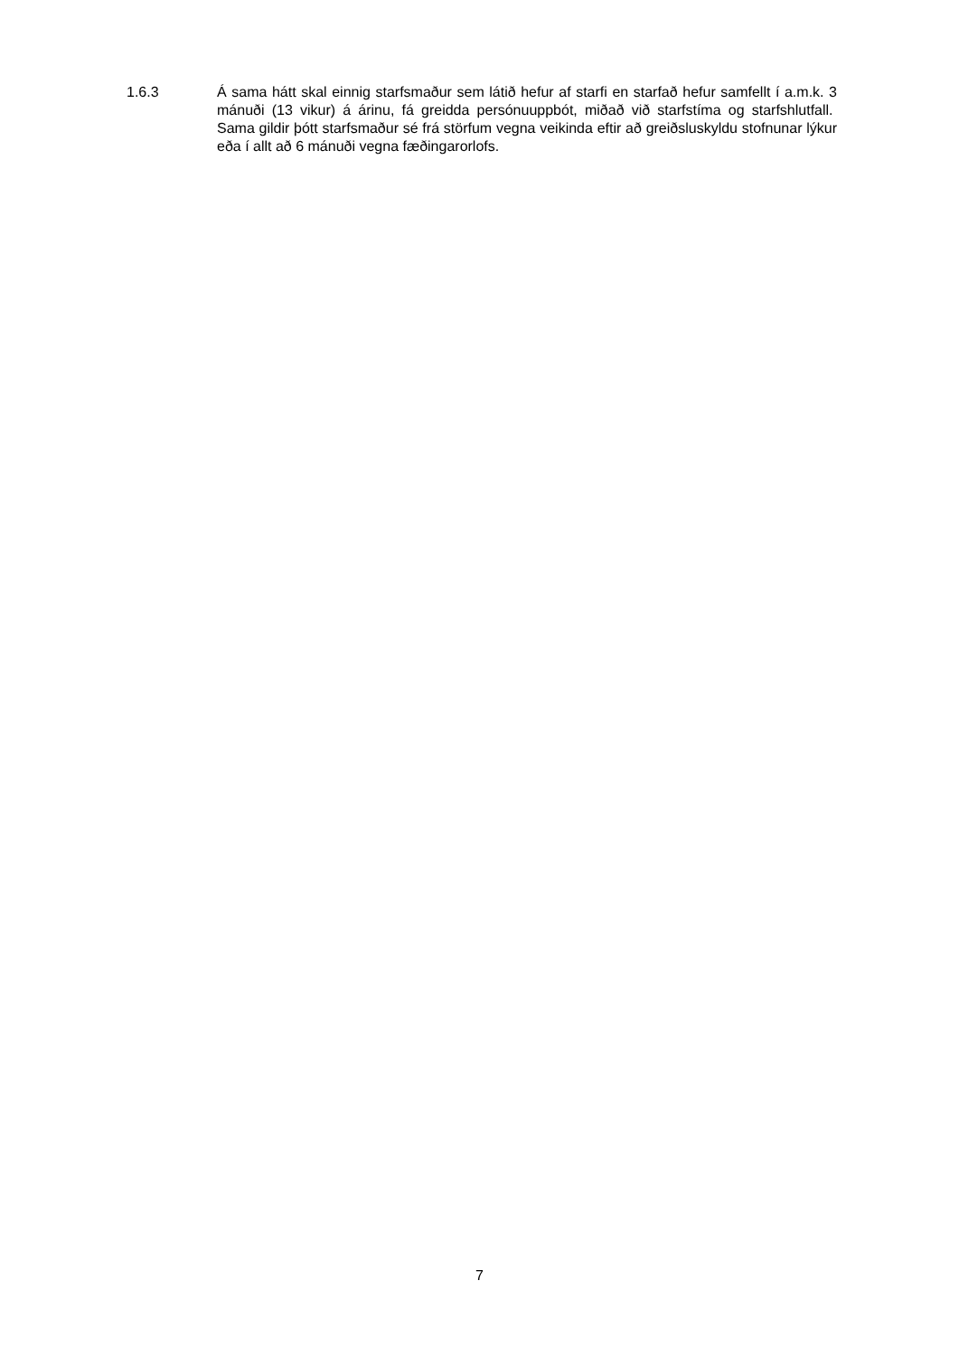1.6.3 Á sama hátt skal einnig starfsmaður sem látið hefur af starfi en starfað hefur samfellt í a.m.k. 3 mánuði (13 vikur) á árinu, fá greidda persónuuppbót, miðað við starfstíma og starfshlutfall. Sama gildir þótt starfsmaður sé frá störfum vegna veikinda eftir að greiðsluskyldu stofnunar lýkur eða í allt að 6 mánuði vegna fæðingarorlofs.
7